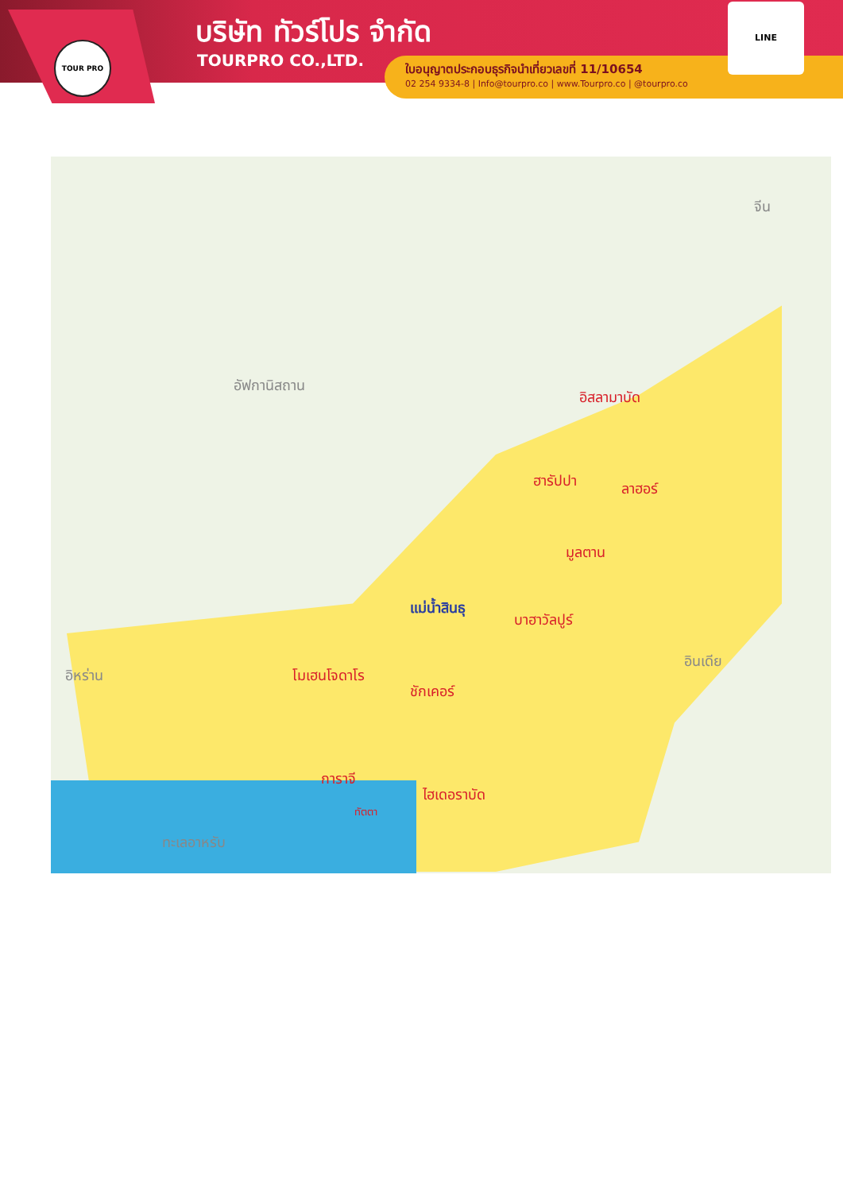TOUR PRO บริษัท ทัวร์โปร จำกัด
TOURPRO CO.,LTD.
ใบอนุญาตประกอบธุรกิจนำเที่ยวเลขที่ 11/10654
02 254 9334-8 | Info@tourpro.co | www.Tourpro.co | @tourpro.co
LINE
จีน
อัฟกานิสถาน
อิสลามาบัด
ฮารัปปา ลาฮอร์
มูลตาน
แม่น้ำสินธุ
บาฮาวัลปูร์
อินเดีย
อิหร่าน โมเฮนโจดาโร
ชักเคอร์
การาจี
ไฮเดอราบัด
ทัตตา
ทะเลอาหรับ